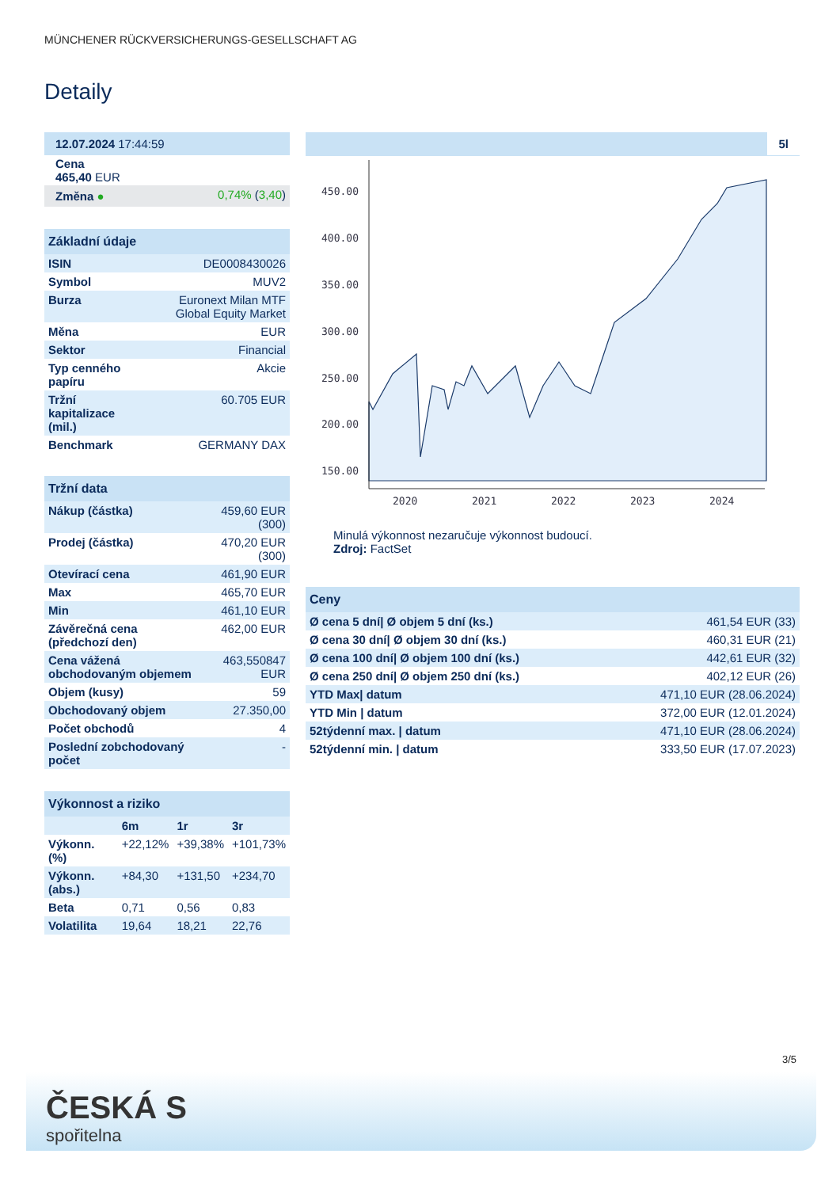MÜNCHENER RÜCKVERSICHERUNGS-GESELLSCHAFT AG
Detaily
| 12.07.2024 17:44:59 | |
| Cena 465,40 EUR | |
| Změna ● | 0,74% ( 3,40 ) |
| Základní údaje | |
| --- | --- |
| ISIN | DE0008430026 |
| Symbol | MUV2 |
| Burza | Euronext Milan MTF Global Equity Market |
| Měna | EUR |
| Sektor | Financial |
| Typ cenného papíru | Akcie |
| Tržní kapitalizace (mil.) | 60.705 EUR |
| Benchmark | GERMANY DAX |
| Tržní data | |
| --- | --- |
| Nákup (částka) | 459,60 EUR (300) |
| Prodej (částka) | 470,20 EUR (300) |
| Otevírací cena | 461,90 EUR |
| Max | 465,70 EUR |
| Min | 461,10 EUR |
| Závěrečná cena (předchozí den) | 462,00 EUR |
| Cena vážená obchodovaným objemem | 463,550847 EUR |
| Objem (kusy) | 59 |
| Obchodovaný objem | 27.350,00 |
| Počet obchodů | 4 |
| Poslední zobchodovaný počet | - |
| Výkonnost a riziko | | | |
| --- | --- | --- | --- |
| | 6m | 1r | 3r |
| Výkonn. (%) | +22,12% | +39,38% | +101,73% |
| Výkonn. (abs.) | +84,30 | +131,50 | +234,70 |
| Beta | 0,71 | 0,56 | 0,83 |
| Volatilita | 19,64 | 18,21 | 22,76 |
5l
450.00
400.00
350.00
300.00
250.00
200.00
150.00
2020
2021
2022
2023
2024
Minulá výkonnost nezaručuje výkonnost budoucí.
Zdroj: FactSet
| Ceny | |
| --- | --- |
| Ø cena 5 dní/ Ø objem 5 dní (ks.) | 461,54 EUR (33) |
| Ø cena 30 dní/ Ø objem 30 dní (ks.) | 460,31 EUR (21) |
| Ø cena 100 dní/ Ø objem 100 dní (ks.) | 442,61 EUR (32) |
| Ø cena 250 dní/ Ø objem 250 dní (ks.) | 402,12 EUR (26) |
| YTD Max/ datum | 471,10 EUR (28.06.2024) |
| YTD Min / datum | 372,00 EUR (12.01.2024) |
| 52týdenní max. / datum | 471,10 EUR (28.06.2024) |
| 52týdenní min. / datum | 333,50 EUR (17.07.2023) |
3/5
ČESKÁ S
spořitelna